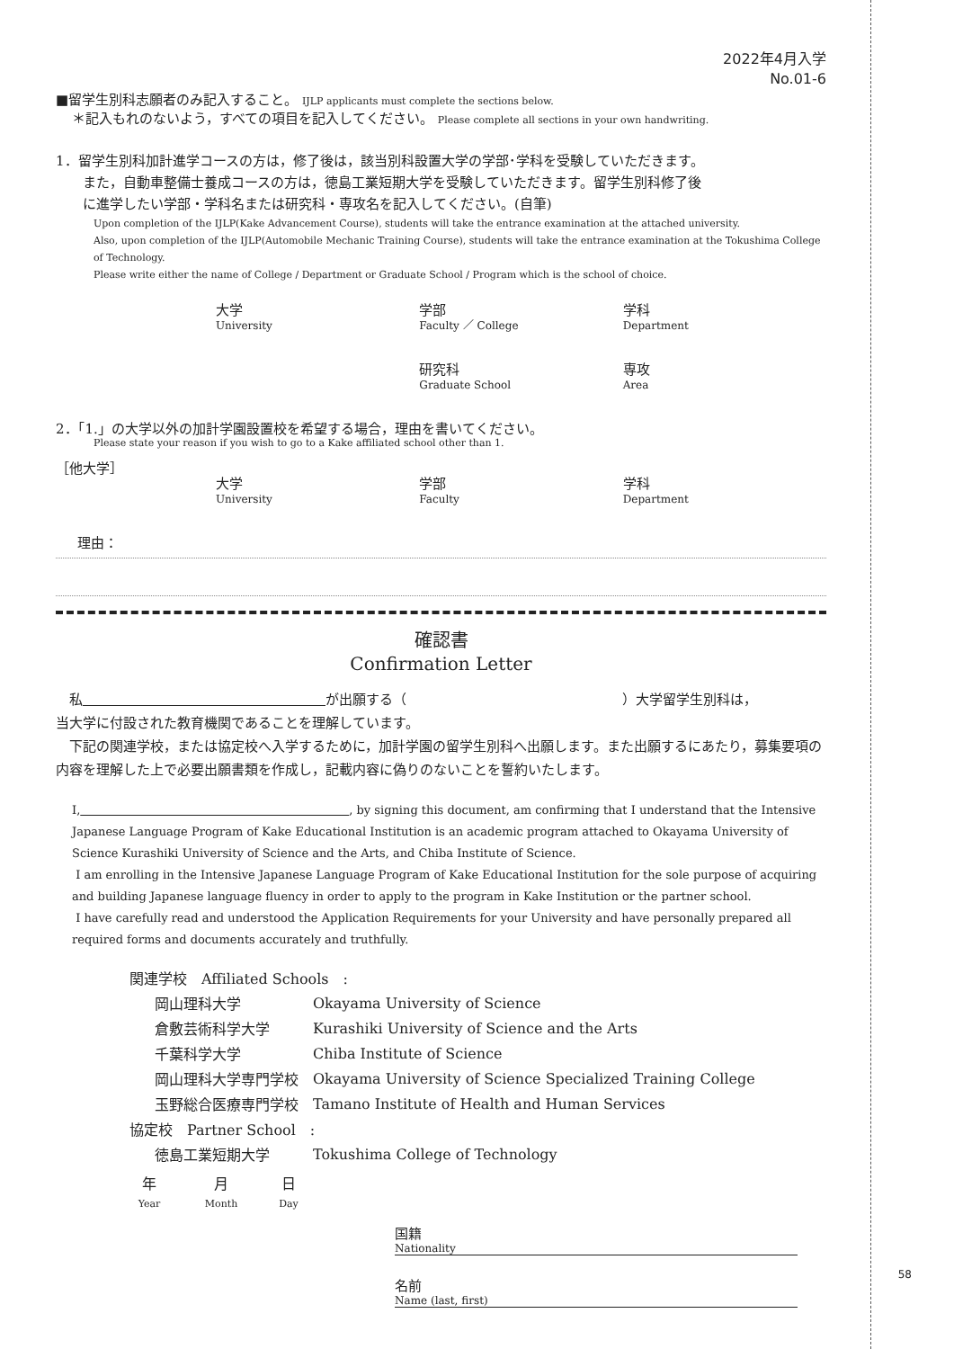58
2022年4月入学
No.01-6
■留学生別科志願者のみ記入すること。 IJLP applicants must complete the sections below.
＊記入もれのないよう，すべての項目を記入してください。 Please complete all sections in your own handwriting.
1．留学生別科加計進学コースの方は，修了後は，該当別科設置大学の学部･学科を受験していただきます。
　　また，自動車整備士養成コースの方は，徳島工業短期大学を受験していただきます。留学生別科修了後
　　に進学したい学部・学科名または研究科・専攻名を記入してください。(自筆)
Upon completion of the IJLP(Kake Advancement Course), students will take the entrance examination at the attached university.
Also, upon completion of the IJLP(Automobile Mechanic Training Course), students will take the entrance examination at the Tokushima College of Technology.
Please write either the name of College / Department or Graduate School / Program which is the school of choice.
大学
University
学部
Faculty ／ College
学科
Department
研究科
Graduate School
専攻
Area
2．「1.」の大学以外の加計学園設置校を希望する場合，理由を書いてください。
Please state your reason if you wish to go to a Kake affiliated school other than 1.
［他大学］
大学
University
学部
Faculty
学科
Department
理由：
確認書
Confirmation Letter
　私　　　　　　　　　　　　　　　　　　 が出願する（　　　　　　　　　　　　　　　　）大学留学生別科は，
当大学に付設された教育機関であることを理解しています。
　下記の関連学校，または協定校へ入学するために，加計学園の留学生別科へ出願します。また出願するにあたり，募集要項の内容を理解した上で必要出願書類を作成し，記載内容に偽りのないことを誓約いたします。
I,　　　　　　　　　　　　　　　　　　　　　　　 , by signing this document, am confirming that I understand that the Intensive Japanese Language Program of Kake Educational Institution is an academic program attached to Okayama University of Science Kurashiki University of Science and the Arts, and Chiba Institute of Science.
I am enrolling in the Intensive Japanese Language Program of Kake Educational Institution for the sole purpose of acquiring and building Japanese language fluency in order to apply to the program in Kake Institution or the partner school.
I have carefully read and understood the Application Requirements for your University and have personally prepared all required forms and documents accurately and truthfully.
| 関連学校 Affiliated Schools : | |
| 岡山理科大学 | Okayama University of Science |
| 倉敷芸術科学大学 | Kurashiki University of Science and the Arts |
| 千葉科学大学 | Chiba Institute of Science |
| 岡山理科大学専門学校 | Okayama University of Science Specialized Training College |
| 玉野総合医療専門学校 | Tamano Institute of Health and Human Services |
| 協定校 Partner School : | |
| 徳島工業短期大学 | Tokushima College of Technology |
年
Year
月
Month
日
Day
国籍
Nationality
名前
Name (last, first)